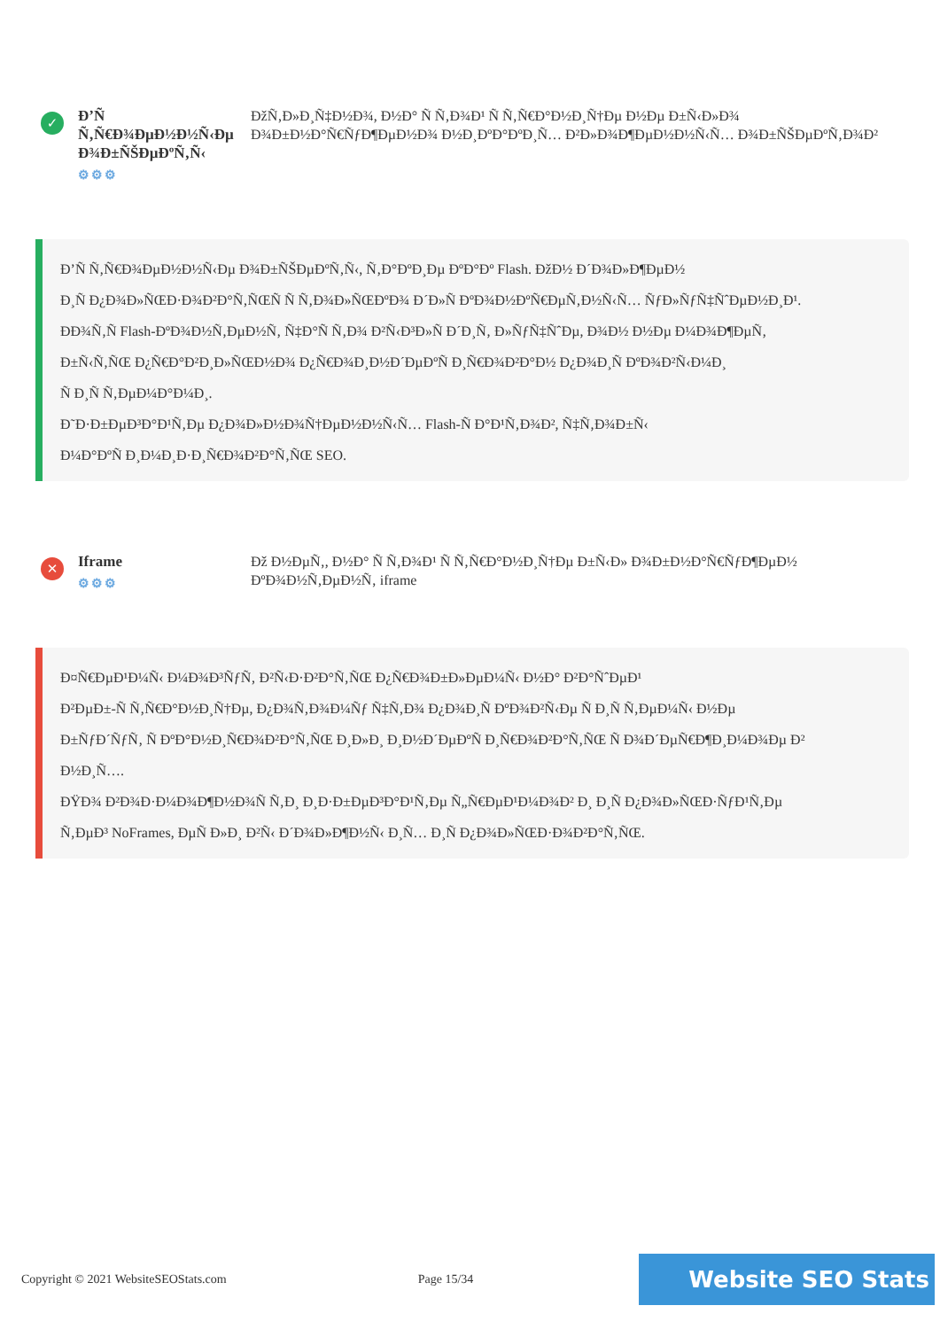✓
Đ’Ñ Ñ‚Ñ€Đ¾ĐµĐ½Đ½Ñ‹Đµ Đ¾Đ±ÑŠĐµĐºÑ‚Ñ‹
⚙⚙⚙
ĐžÑ‚Đ»Đ¸Ñ‡Đ½Đ¾, Đ½Đ° Ñ Ñ‚Đ¾Đ¹ Ñ Ñ‚Ñ€Đ°Đ½Đ¸Ñ†Đµ Đ½Đµ Đ±Ñ‹Đ»Đ¾ Đ¾Đ±Đ½Đ°Ñ€ÑƒĐ¶ĐµĐ½Đ¾ Đ½Đ¸ĐºĐ°ĐºĐ¸Ñ… Đ²Đ»Đ¾Đ¶ĐµĐ½Đ½Ñ‹Ñ… Đ¾Đ±ÑŠĐµĐºÑ‚Đ¾Đ²
Đ’Ñ Ñ‚Ñ€Đ¾ĐµĐ½Đ½Ñ‹Đµ Đ¾Đ±ÑŠĐµĐºÑ‚Ñ‹, Ñ‚Đ°ĐºĐ¸Đµ ĐºĐ°Đº Flash. ĐžĐ½ Đ´Đ¾Đ»Đ¶ĐµĐ½
Đ¸Ñ Đ¿Đ¾Đ»ÑŒĐ·Đ¾Đ²Đ°Ñ‚ÑŒÑ Ñ Ñ‚Đ¾Đ»ÑŒĐºĐ¾ Đ´Đ»Ñ ĐºĐ¾Đ½ĐºÑ€ĐµÑ‚Đ½Ñ‹Ñ… ÑƒĐ»ÑƒÑ‡ÑˆĐµĐ½Đ¸Đ¹.
ĐĐ¾Ñ‚Ñ Flash-ĐºĐ¾Đ½Ñ‚ĐµĐ½Ñ‚ Ñ‡Đ°Ñ Ñ‚Đ¾ Đ²Ñ‹Đ³Đ»Ñ Đ´Đ¸Ñ‚ Đ»ÑƒÑ‡ÑˆĐµ, Đ¾Đ½ Đ½Đµ Đ¼Đ¾Đ¶ĐµÑ‚
Đ±Ñ‹Ñ‚ÑŒ Đ¿Ñ€Đ°Đ²Đ¸Đ»ÑŒĐ½Đ¾ Đ¿Ñ€Đ¾Đ¸Đ½Đ´ĐµĐºÑ Đ¸Ñ€Đ¾Đ²Đ°Đ½ Đ¿Đ¾Đ¸Ñ ĐºĐ¾Đ²Ñ‹Đ¼Đ¸
Ñ Đ¸Ñ Ñ‚ĐµĐ¼Đ°Đ¼Đ¸.
Đ˜Đ·Đ±ĐµĐ³Đ°Đ¹Ñ‚Đµ Đ¿Đ¾Đ»Đ½Đ¾Ñ†ĐµĐ½Đ½Ñ‹Ñ… Flash-Ñ Đ°Đ¹Ñ‚Đ¾Đ², Ñ‡Ñ‚Đ¾Đ±Ñ‹
Đ¼Đ°ĐºÑ Đ¸Đ¼Đ¸Đ·Đ¸Ñ€Đ¾Đ²Đ°Ñ‚ÑŒ SEO.
✕
Iframe
⚙⚙⚙
Đž Đ½ĐµÑ‚, Đ½Đ° Ñ Ñ‚Đ¾Đ¹ Ñ Ñ‚Ñ€Đ°Đ½Đ¸Ñ†Đµ Đ±Ñ‹Đ» Đ¾Đ±Đ½Đ°Ñ€ÑƒĐ¶ĐµĐ½ ĐºĐ¾Đ½Ñ‚ĐµĐ½Ñ‚ iframe
Đ¤Ñ€ĐµĐ¹Đ¼Ñ‹ Đ¼Đ¾Đ³ÑƒÑ‚ Đ²Ñ‹Đ·Đ²Đ°Ñ‚ÑŒ Đ¿Ñ€Đ¾Đ±Đ»ĐµĐ¼Ñ‹ Đ½Đ° Đ²Đ°ÑˆĐµĐ¹
Đ²ĐµĐ±-Ñ Ñ‚Ñ€Đ°Đ½Đ¸Ñ†Đµ, Đ¿Đ¾Ñ‚Đ¾Đ¼Ñƒ Ñ‡Ñ‚Đ¾ Đ¿Đ¾Đ¸Ñ ĐºĐ¾Đ²Ñ‹Đµ Ñ Đ¸Ñ Ñ‚ĐµĐ¼Ñ‹ Đ½Đµ
Đ±ÑƒĐ´ÑƒÑ‚ Ñ ĐºĐ°Đ½Đ¸Ñ€Đ¾Đ²Đ°Ñ‚ÑŒ Đ¸Đ»Đ¸ Đ¸Đ½Đ´ĐµĐºÑ Đ¸Ñ€Đ¾Đ²Đ°Ñ‚ÑŒ Ñ Đ¾Đ´ĐµÑ€Đ¶Đ¸Đ¼Đ¾Đµ Đ²
Đ½Đ¸Ñ….
ĐŸĐ¾ Đ²Đ¾Đ·Đ¼Đ¾Đ¶Đ½Đ¾Ñ Ñ‚Đ¸ Đ¸Đ·Đ±ĐµĐ³Đ°Đ¹Ñ‚Đµ Ñ„Ñ€ĐµĐ¹Đ¼Đ¾Đ² Đ¸ Đ¸Ñ Đ¿Đ¾Đ»ÑŒĐ·ÑƒĐ¹Ñ‚Đµ
Ñ‚ĐµĐ³ NoFrames, ĐµÑ Đ»Đ¸ Đ²Ñ‹ Đ´Đ¾Đ»Đ¶Đ½Ñ‹ Đ¸Ñ… Đ¸Ñ Đ¿Đ¾Đ»ÑŒĐ·Đ¾Đ²Đ°Ñ‚ÑŒ.
Copyright © 2021 WebsiteSEOStats.com Page 15/34 Website SEO Stats